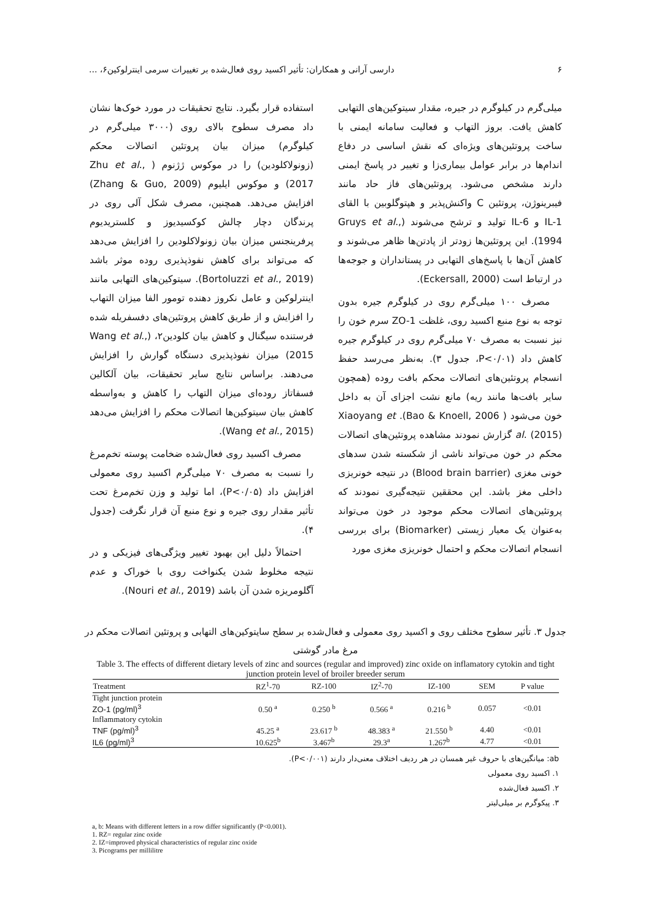۶ دارسی آرانی و همکاران: تأثیر اکسید روی فعال‌شده بر تغییرات سرمی اینترلوکین۶، ...
میلی‌گرم در کیلوگرم در جیره، مقدار سیتوکین‌های التهابی کاهش یافت. بروز التهاب و فعالیت سامانه ایمنی با ساخت پروتئین‌های ویژه‌ای که نقش اساسی در دفاع اندام‌ها در برابر عوامل بیماری‌زا و تغییر در پاسخ ایمنی دارند مشخص می‌شود. پروتئین‌های فاز حاد مانند فیبرینوژن، پروتئین C واکنش‌پذیر و هپتوگلوبین با القای IL-1 و IL-6 تولید و ترشح می‌شوند (Gruys et al., 1994). این پروتئین‌ها زودتر از پادتن‌ها ظاهر می‌شوند و کاهش آن‌ها با پاسخ‌های التهابی در پستانداران و جوجه‌ها در ارتباط است (Eckersall, 2000).
مصرف ۱۰۰ میلی‌گرم روی در کیلوگرم جیره بدون توجه به نوع منبع اکسید روی، غلظت ZO-1 سرم خون را نیز نسبت به مصرف ۷۰ میلی‌گرم روی در کیلوگرم جیره کاهش داد (P<۰/۰۱، جدول ۳). به‌نظر می‌رسد حفظ انسجام پروتئین‌های اتصالات محکم بافت روده (همچون سایر بافت‌ها مانند ریه) مانع نشت اجزای آن به داخل خون می‌شود ( Bao & Knoell, 2006). Xiaoyang et al. (2015) گزارش نمودند مشاهده پروتئین‌های اتصالات محکم در خون می‌تواند ناشی از شکسته شدن سدهای خونی مغزی (Blood brain barrier) در نتیجه خونریزی داخلی مغز باشد. این محققین نتیجه‌گیری نمودند که پروتئین‌های اتصالات محکم موجود در خون می‌تواند به‌عنوان یک معیار زیستی (Biomarker) برای بررسی انسجام اتصالات محکم و احتمال خونریزی مغزی مورد
استفاده قرار بگیرد. نتایج تحقیقات در مورد خوک‌ها نشان داد مصرف سطوح بالای روی (۳۰۰۰ میلی‌گرم در کیلوگرم) میزان بیان پروتئین اتصالات محکم (زونولاکلودین) را در موکوس ژژنوم ( Zhu et al., 2017) و موکوس ایلیوم (Zhang & Guo, 2009) افزایش می‌دهد. همچنین، مصرف شکل آلی روی در پرندگان دچار چالش کوکسیدیوز و کلستریدیوم پرفرینجنس میزان بیان زونولاکلودین را افزایش می‌دهد که می‌تواند برای کاهش نفوذپذیری روده موثر باشد (Bortoluzzi et al., 2019). سیتوکین‌های التهابی مانند اینترلوکین و عامل نکروز دهنده تومور الفا میزان التهاب را افزایش و از طریق کاهش پروتئین‌های دفسفریله شده فرستنده سیگنال و کاهش بیان کلودین۲، (Wang et al., 2015) میزان نفوذپذیری دستگاه گوارش را افزایش می‌دهند. براساس نتایج سایر تحقیقات، بیان آلکالین فسفاتاز روده‌ای میزان التهاب را کاهش و به‌واسطه کاهش بیان سیتوکین‌ها اتصالات محکم را افزایش می‌دهد (Wang et al., 2015).
مصرف اکسید روی فعال‌شده ضخامت پوسته تخم‌مرغ را نسبت به مصرف ۷۰ میلی‌گرم اکسید روی معمولی افزایش داد (P<۰/۰۵)، اما تولید و وزن تخم‌مرغ تحت تأثیر مقدار روی جیره و نوع منبع آن قرار نگرفت (جدول ۴).
احتمالاً دلیل این بهبود تغییر ویژگی‌های فیزیکی و در نتیجه مخلوط شدن یکنواخت روی با خوراک و عدم آگلومریزه شدن آن باشد (Nouri et al., 2019).
جدول ۳. تأثیر سطوح مختلف روی و اکسید روی معمولی و فعال‌شده بر سطح سایتوکین‌های التهابی و پروتئین اتصالات محکم در مرغ مادر گوشتی
Table 3. The effects of different dietary levels of zinc and sources (regular and improved) zinc oxide on inflamatory cytokin and tight junction protein level of broiler breeder serum
| Treatment | RZ<sup>1</sup>-70 | RZ-100 | IZ<sup>2</sup>-70 | IZ-100 | SEM | P value |
| --- | --- | --- | --- | --- | --- | --- |
| Tight junction protein | | | | | | |
| ZO-1 (pg/ml)<sup>3</sup> | 0.50 <sup>a</sup> | 0.250 <sup>b</sup> | 0.566 <sup>a</sup> | 0.216 <sup>b</sup> | 0.057 | <0.01 |
| Inflammatory cytokin | | | | | | |
| TNF (pg/ml)<sup>3</sup> | 45.25 <sup>a</sup> | 23.617 <sup>b</sup> | 48.383 <sup>a</sup> | 21.550 <sup>b</sup> | 4.40 | <0.01 |
| IL6 (pg/ml)<sup>3</sup> | 10.625<sup>b</sup> | 3.467<sup>b</sup> | 29.3<sup>a</sup> | 1.267<sup>b</sup> | 4.77 | <0.01 |
ab: میانگین‌های با حروف غیر همسان در هر ردیف اختلاف معنی‌دار دارند (P<۰/۰۰۱).
۱. اکسید روی معمولی
۲. اکسید فعال‌شده
۳. پیکوگرم بر میلی‌لیتر
a, b: Means with different letters in a row differ significantly (P<0.001).
1. RZ= regular zinc oxide
2. IZ=improved physical characteristics of regular zinc oxide
3. Picograms per millilitre